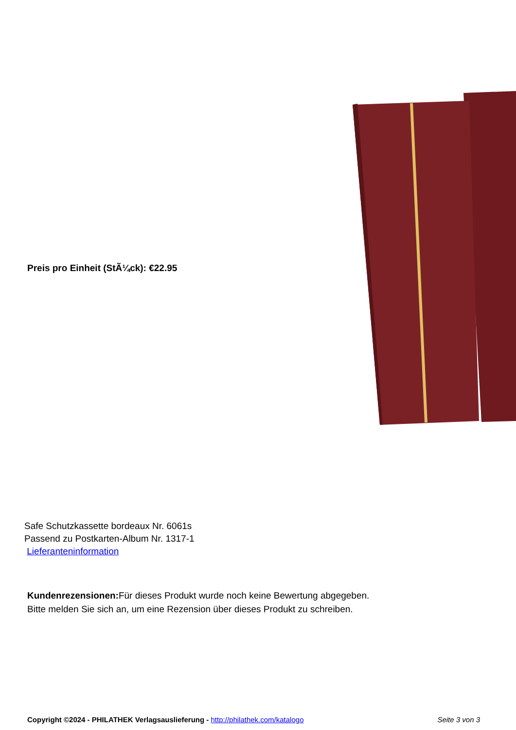Preis pro Einheit (StÃ¼ck): €22.95
Safe Schutzkassette bordeaux Nr. 6061s
Passend zu Postkarten-Album Nr. 1317-1
Lieferanteninformation
Kundenrezensionen: Für dieses Produkt wurde noch keine Bewertung abgegeben.
Bitte melden Sie sich an, um eine Rezension über dieses Produkt zu schreiben.
Copyright ©2024 - PHILATHEK Verlagsauslieferung - http://philathek.com/katalogo Seite 3 von 3